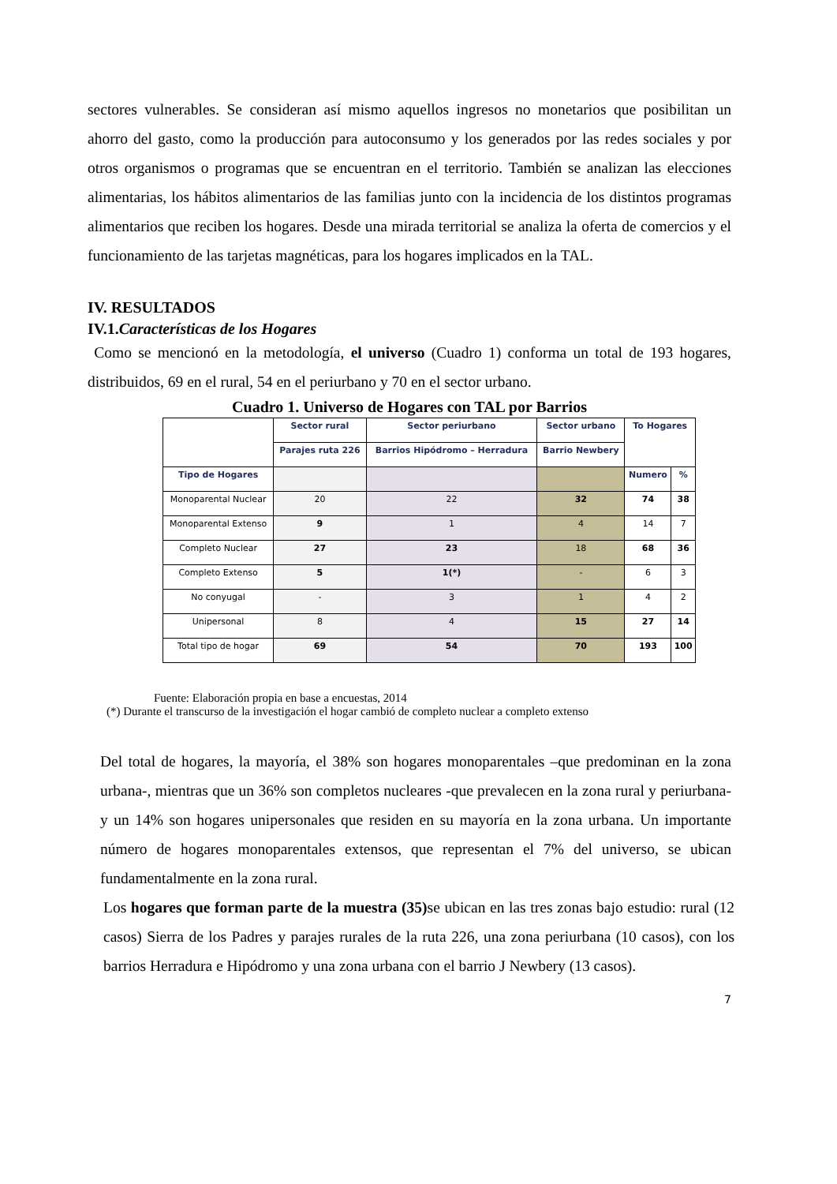sectores vulnerables. Se consideran así mismo aquellos ingresos no monetarios que posibilitan un ahorro del gasto, como la producción para autoconsumo y los generados por las redes sociales y por otros organismos o programas que se encuentran en el territorio. También se analizan las elecciones alimentarias, los hábitos alimentarios de las familias junto con la incidencia de los distintos programas alimentarios que reciben los hogares. Desde una mirada territorial se analiza la oferta de comercios y el funcionamiento de las tarjetas magnéticas, para los hogares implicados en la TAL.
IV. RESULTADOS
IV.1.Características de los Hogares
Como se mencionó en la metodología, el universo (Cuadro 1) conforma un total de 193 hogares, distribuidos, 69 en el rural, 54 en el periurbano y 70 en el sector urbano.
Cuadro 1. Universo de Hogares con TAL por Barrios
| | Sector rural | Sector periurbano | Sector urbano | To Hogares | |
| | Parajes ruta 226 | Barrios Hipódromo – Herradura | Barrio Newbery | | |
| Tipo de Hogares | | | | Numero | % |
| Monoparental Nuclear | 20 | 22 | 32 | 74 | 38 |
| Monoparental Extenso | 9 | 1 | 4 | 14 | 7 |
| Completo Nuclear | 27 | 23 | 18 | 68 | 36 |
| Completo Extenso | 5 | 1(*) | - | 6 | 3 |
| No conyugal | - | 3 | 1 | 4 | 2 |
| Unipersonal | 8 | 4 | 15 | 27 | 14 |
| Total tipo de hogar | 69 | 54 | 70 | 193 | 100 |
Fuente: Elaboración propia en base a encuestas, 2014
(*) Durante el transcurso de la investigación el hogar cambió de completo nuclear a completo extenso
Del total de hogares, la mayoría, el 38% son hogares monoparentales –que predominan en la zona urbana-, mientras que un 36% son completos nucleares -que prevalecen en la zona rural y periurbana-y un 14% son hogares unipersonales que residen en su mayoría en la zona urbana. Un importante número de hogares monoparentales extensos, que representan el 7% del universo, se ubican fundamentalmente en la zona rural.
Los hogares que forman parte de la muestra (35) se ubican en las tres zonas bajo estudio: rural (12 casos) Sierra de los Padres y parajes rurales de la ruta 226, una zona periurbana (10 casos), con los barrios Herradura e Hipódromo y una zona urbana con el barrio J Newbery (13 casos).
7